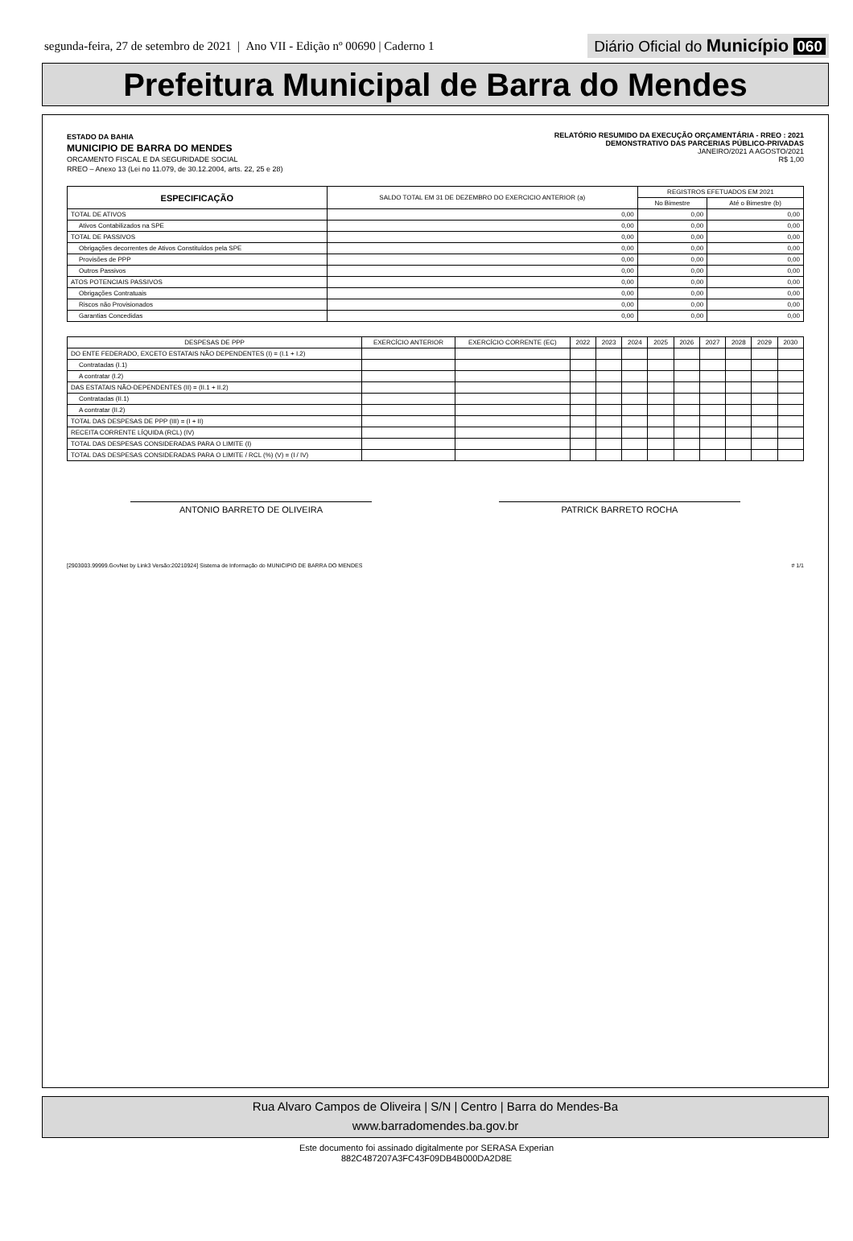segunda-feira, 27 de setembro de 2021 | Ano VII - Edição nº 00690 | Caderno 1 Diário Oficial do Município 060
Prefeitura Municipal de Barra do Mendes
ESTADO DA BAHIA
MUNICIPIO DE BARRA DO MENDES
ORCAMENTO FISCAL E DA SEGURIDADE SOCIAL
RREO – Anexo 13 (Lei no 11.079, de 30.12.2004, arts. 22, 25 e 28)
RELATÓRIO RESUMIDO DA EXECUÇÃO ORÇAMENTÁRIA - RREO : 2021
DEMONSTRATIVO DAS PARCERIAS PÚBLICO-PRIVADAS
JANEIRO/2021 A AGOSTO/2021
R$ 1,00
| ESPECIFICAÇÃO | SALDO TOTAL EM 31 DE DEZEMBRO DO EXERCICIO ANTERIOR (a) | REGISTROS EFETUADOS EM 2021 | |
| --- | --- | --- | --- |
| | | No Bimestre | Até o Bimestre (b) |
| TOTAL DE ATIVOS | 0,00 | 0,00 | 0,00 |
| Ativos Contabilizados na SPE | 0,00 | 0,00 | 0,00 |
| TOTAL DE PASSIVOS | 0,00 | 0,00 | 0,00 |
| Obrigações decorrentes de Ativos Constituídos pela SPE | 0,00 | 0,00 | 0,00 |
| Provisões de PPP | 0,00 | 0,00 | 0,00 |
| Outros Passivos | 0,00 | 0,00 | 0,00 |
| ATOS POTENCIAIS PASSIVOS | 0,00 | 0,00 | 0,00 |
| Obrigações Contratuais | 0,00 | 0,00 | 0,00 |
| Riscos não Provisionados | 0,00 | 0,00 | 0,00 |
| Garantias Concedidas | 0,00 | 0,00 | 0,00 |
| DESPESAS DE PPP | EXERCÍCIO ANTERIOR | EXERCÍCIO CORRENTE (EC) | 2022 | 2023 | 2024 | 2025 | 2026 | 2027 | 2028 | 2029 | 2030 |
| --- | --- | --- | --- | --- | --- | --- | --- | --- | --- | --- | --- |
| DO ENTE FEDERADO, EXCETO ESTATAIS NÃO DEPENDENTES (I) = (I.1 + I.2) | | | | | | | | | | | |
| Contratadas (I.1) | | | | | | | | | | | |
| A contratar (I.2) | | | | | | | | | | | |
| DAS ESTATAIS NÃO-DEPENDENTES (II) = (II.1 + II.2) | | | | | | | | | | | |
| Contratadas (II.1) | | | | | | | | | | | |
| A contratar (II.2) | | | | | | | | | | | |
| TOTAL DAS DESPESAS DE PPP (III) = (I + II) | | | | | | | | | | | |
| RECEITA CORRENTE LÍQUIDA (RCL) (IV) | | | | | | | | | | | |
| TOTAL DAS DESPESAS CONSIDERADAS PARA O LIMITE (I) | | | | | | | | | | | |
| TOTAL DAS DESPESAS CONSIDERADAS PARA O LIMITE / RCL (%) (V) = (I / IV) | | | | | | | | | | | |
ANTONIO BARRETO DE OLIVEIRA PATRICK BARRETO ROCHA
[2903003.99999.GovNet by Link3 Versão:20210924] Sistema de Informação do MUNICIPIO DE BARRA DO MENDES # 1/1
Rua Alvaro Campos de Oliveira | S/N | Centro | Barra do Mendes-Ba
www.barradomendes.ba.gov.br
Este documento foi assinado digitalmente por SERASA Experian
882C487207A3FC43F09DB4B000DA2D8E